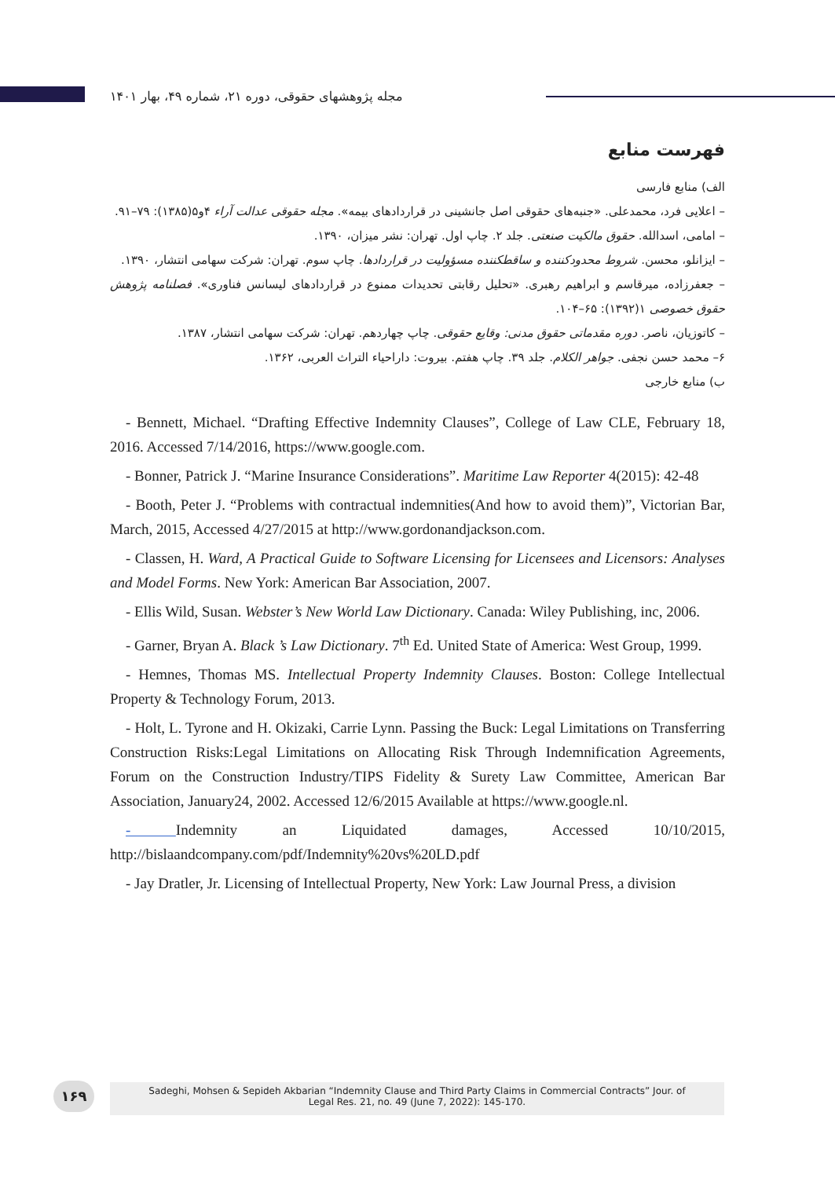مجله پژوهشهای حقوقی، دوره ۲۱، شماره ۴۹، بهار ۱۴۰۱
فهرست منابع
الف) منابع فارسی
– اعلایی فرد، محمدعلی. «جنبه‌های حقوقی اصل جانشینی در قراردادهای بیمه». مجله حقوقی عدالت آراء ۴و۵(۱۳۸۵): ۷۹–۹۱.
– امامی، اسدالله. حقوق مالکیت صنعتی. جلد ۲. چاپ اول. تهران: نشر میزان، ۱۳۹۰.
– ایزانلو، محسن. شروط محدودکننده و ساقطکننده مسؤولیت در قراردادها. چاپ سوم. تهران: شرکت سهامی انتشار، ۱۳۹۰.
– جعفرزاده، میرقاسم و ابراهیم رهبری. «تحلیل رقابتی تحدیدات ممنوع در قراردادهای لیسانس فناوری». فصلنامه پژوهش حقوق خصوصی ۱(۱۳۹۲): ۶۵–۱۰۴.
– کاتوزیان، ناصر. دوره مقدماتی حقوق مدنی: وقایع حقوقی. چاپ چهاردهم. تهران: شرکت سهامی انتشار، ۱۳۸۷.
۶– محمد حسن نجفی. جواهر الکلام. جلد ۳۹. چاپ هفتم. بیروت: داراحیاء التراث العربی، ۱۳۶۲.
ب) منابع خارجی
- Bennett, Michael. “Drafting Effective Indemnity Clauses”, College of Law CLE, February 18, 2016. Accessed 7/14/2016, https://www.google.com.
- Bonner, Patrick J. “Marine Insurance Considerations”. Maritime Law Reporter 4(2015): 42-48
- Booth, Peter J. “Problems with contractual indemnities(And how to avoid them)”, Victorian Bar, March, 2015, Accessed 4/27/2015 at http://www.gordonandjackson.com.
- Classen, H. Ward, A Practical Guide to Software Licensing for Licensees and Licensors: Analyses and Model Forms. New York: American Bar Association, 2007.
- Ellis Wild, Susan. Webster’s New World Law Dictionary. Canada: Wiley Publishing, inc, 2006.
- Garner, Bryan A. Black ’s Law Dictionary. 7<sup>th</sup> Ed. United State of America: West Group, 1999.
- Hemnes, Thomas MS. Intellectual Property Indemnity Clauses. Boston: College Intellectual Property & Technology Forum, 2013.
- Holt, L. Tyrone and H. Okizaki, Carrie Lynn. Passing the Buck: Legal Limitations on Transferring Construction Risks:Legal Limitations on Allocating Risk Through Indemnification Agreements, Forum on the Construction Industry/TIPS Fidelity & Surety Law Committee, American Bar Association, January24, 2002. Accessed 12/6/2015 Available at https://www.google.nl.
- Indemnity an Liquidated damages, Accessed 10/10/2015, http://bislaandcompany.com/pdf/Indemnity%20vs%20LD.pdf
- Jay Dratler, Jr. Licensing of Intellectual Property, New York: Law Journal Press, a division
۱۶۹
Sadeghi, Mohsen & Sepideh Akbarian “Indemnity Clause and Third Party Claims in Commercial Contracts” Jour. of
Legal Res. 21, no. 49 (June 7, 2022): 145-170.